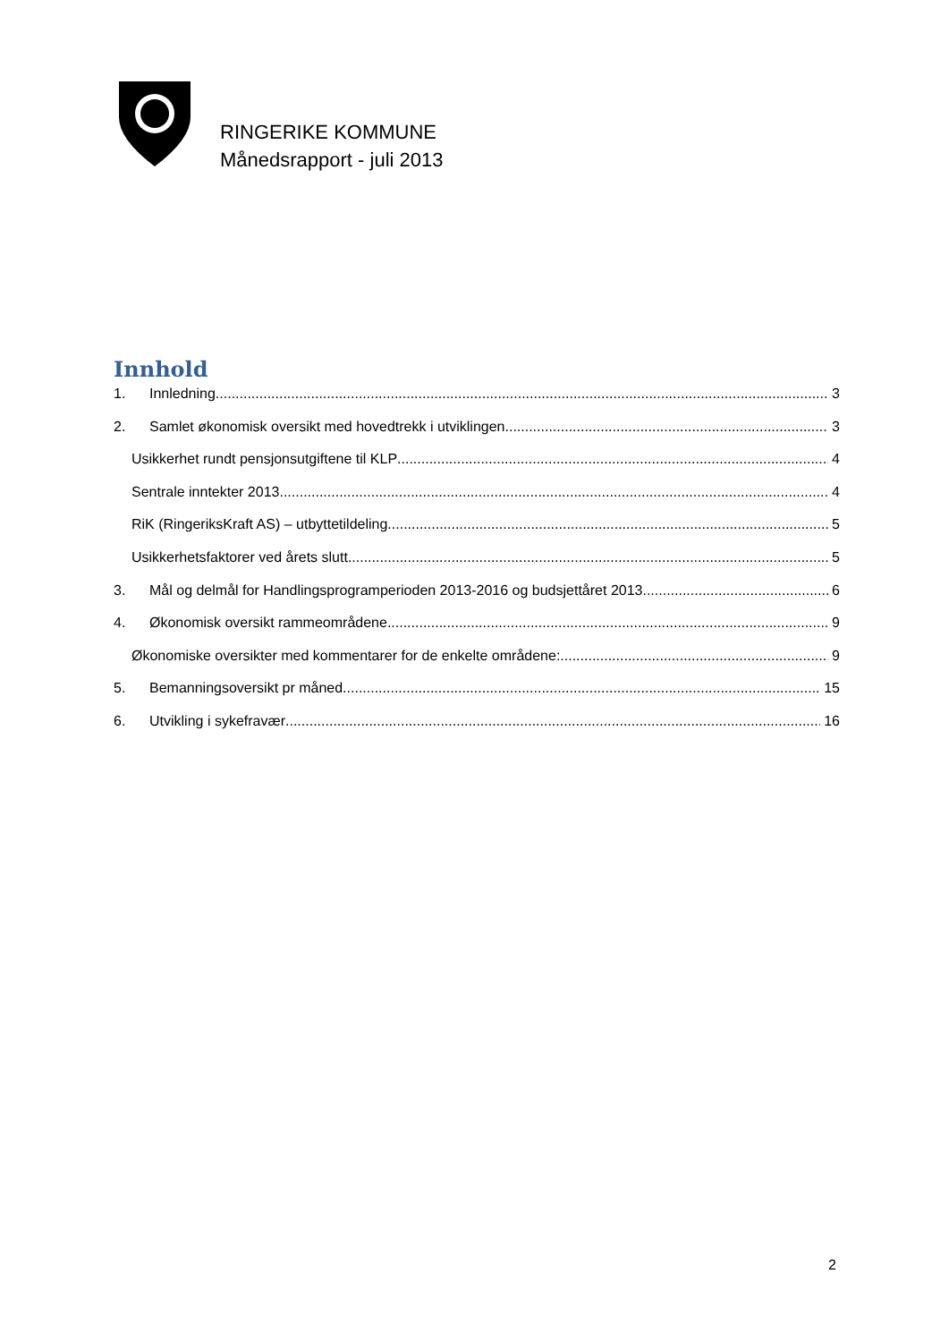RINGERIKE KOMMUNE
Månedsrapport - juli 2013
Innhold
1. Innledning 3
2. Samlet økonomisk oversikt med hovedtrekk i utviklingen 3
Usikkerhet rundt pensjonsutgiftene til KLP 4
Sentrale inntekter 2013 4
RiK (RingeriksKraft AS) – utbyttetildeling 5
Usikkerhetsfaktorer ved årets slutt 5
3. Mål og delmål for Handlingsprogramperioden 2013-2016 og budsjettåret 2013 6
4. Økonomisk oversikt rammeområdene 9
Økonomiske oversikter med kommentarer for de enkelte områdene: 9
5. Bemanningsoversikt pr måned 15
6. Utvikling i sykefravær 16
2